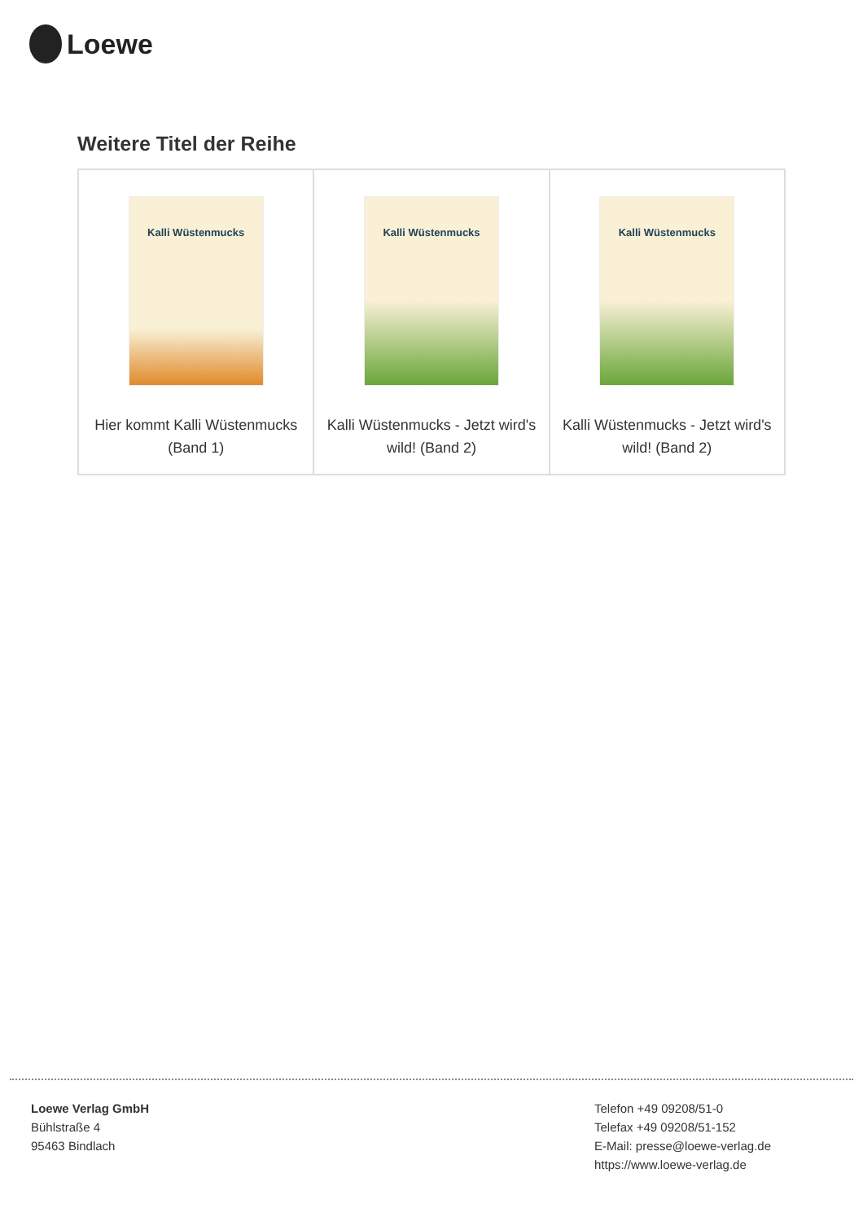Loewe
Weitere Titel der Reihe
| Kalli Wüstenmucks Hier kommt Kalli Wüstenmucks (Band 1) | Kalli Wüstenmucks Kalli Wüstenmucks - Jetzt wird's wild! (Band 2) | Kalli Wüstenmucks Kalli Wüstenmucks - Jetzt wird's wild! (Band 2) |
Loewe Verlag GmbH
Bühlstraße 4
95463 Bindlach
Telefon +49 09208/51-0
Telefax +49 09208/51-152
E-Mail: presse@loewe-verlag.de
https://www.loewe-verlag.de